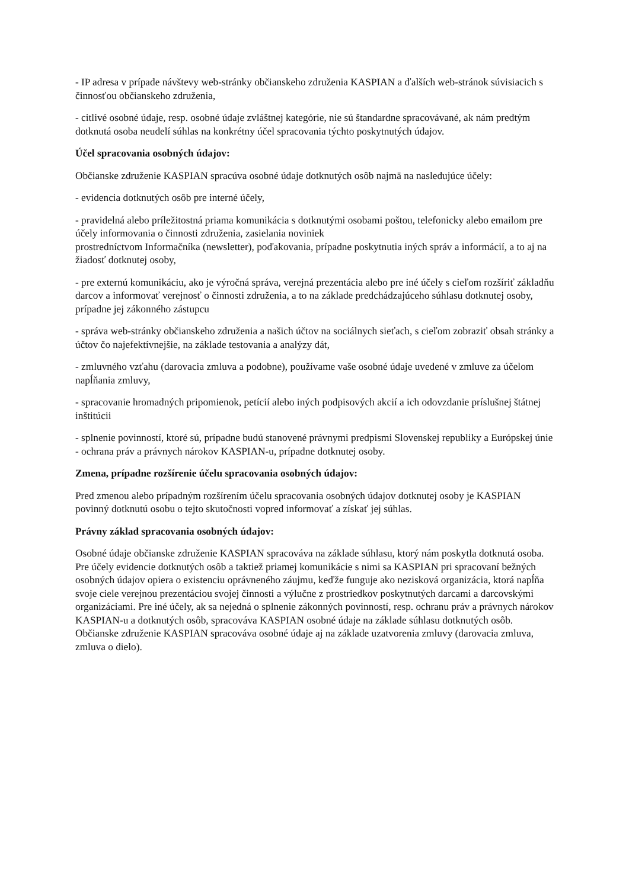- IP adresa v prípade návštevy web-stránky občianskeho združenia KASPIAN a ďalších web-stránok súvisiacich s činnosťou občianskeho združenia,
- citlivé osobné údaje, resp. osobné údaje zvláštnej kategórie, nie sú štandardne spracovávané, ak nám predtým dotknutá osoba neudelí súhlas na konkrétny účel spracovania týchto poskytnutých údajov.
Účel spracovania osobných údajov:
Občianske združenie KASPIAN spracúva osobné údaje dotknutých osôb najmä na nasledujúce účely:
- evidencia dotknutých osôb pre interné účely,
- pravidelná alebo príležitostná priama komunikácia s dotknutými osobami poštou, telefonicky alebo emailom pre účely informovania o činnosti združenia, zasielania noviniek
prostredníctvom Informačníka (newsletter), poďakovania, prípadne poskytnutia iných správ a informácií, a to aj na žiadosť dotknutej osoby,
- pre externú komunikáciu, ako je výročná správa, verejná prezentácia alebo pre iné účely s cieľom rozšíriť základňu darcov a informovať verejnosť o činnosti združenia, a to na základe predchádzajúceho súhlasu dotknutej osoby, prípadne jej zákonného zástupcu
- správa web-stránky občianskeho združenia a našich účtov na sociálnych sieťach, s cieľom zobraziť obsah stránky a účtov čo najefektívnejšie, na základe testovania a analýzy dát,
- zmluvného vzťahu (darovacia zmluva a podobne), používame vaše osobné údaje uvedené v zmluve za účelom napĺňania zmluvy,
- spracovanie hromadných pripomienok, petícií alebo iných podpisových akcií a ich odovzdanie príslušnej štátnej inštitúcii
- splnenie povinností, ktoré sú, prípadne budú stanovené právnymi predpismi Slovenskej republiky a Európskej únie - ochrana práv a právnych nárokov KASPIAN-u, prípadne dotknutej osoby.
Zmena, prípadne rozšírenie účelu spracovania osobných údajov:
Pred zmenou alebo prípadným rozšírením účelu spracovania osobných údajov dotknutej osoby je KASPIAN povinný dotknutú osobu o tejto skutočnosti vopred informovať a získať jej súhlas.
Právny základ spracovania osobných údajov:
Osobné údaje občianske združenie KASPIAN spracováva na základe súhlasu, ktorý nám poskytla dotknutá osoba. Pre účely evidencie dotknutých osôb a taktiež priamej komunikácie s nimi sa KASPIAN pri spracovaní bežných osobných údajov opiera o existenciu oprávneného záujmu, keďže funguje ako nezisková organizácia, ktorá napĺňa svoje ciele verejnou prezentáciou svojej činnosti a výlučne z prostriedkov poskytnutých darcami a darcovskými organizáciami. Pre iné účely, ak sa nejedná o splnenie zákonných povinností, resp. ochranu práv a právnych nárokov KASPIAN-u a dotknutých osôb, spracováva KASPIAN osobné údaje na základe súhlasu dotknutých osôb. Občianske združenie KASPIAN spracováva osobné údaje aj na základe uzatvorenia zmluvy (darovacia zmluva, zmluva o dielo).